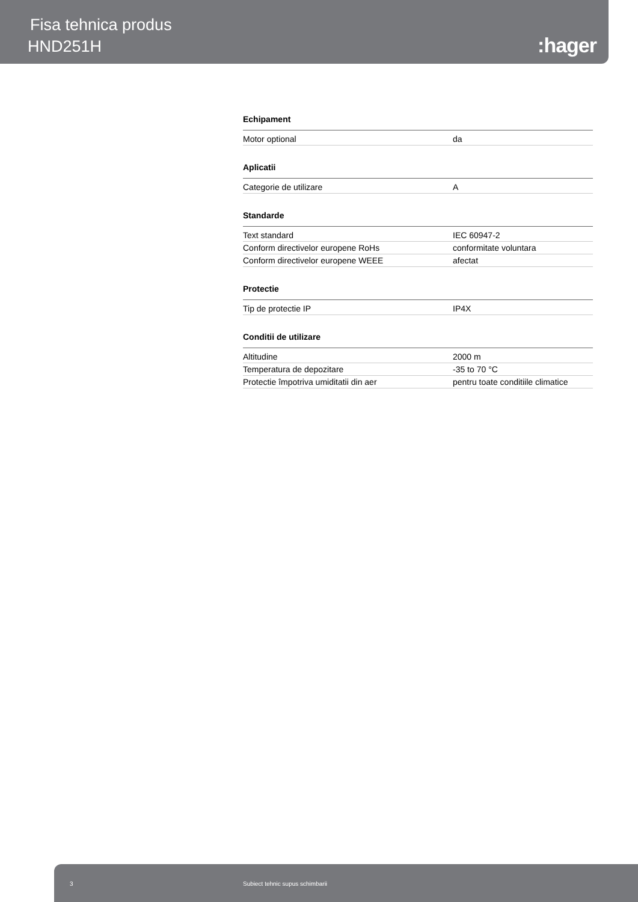Fisa tehnica produs
HND251H :hager
Echipament
| Motor optional | da |
Aplicatii
| Categorie de utilizare | A |
Standarde
| Text standard | IEC 60947-2 |
| Conform directivelor europene RoHs | conformitate voluntara |
| Conform directivelor europene WEEE | afectat |
Protectie
| Tip de protectie IP | IP4X |
Conditii de utilizare
| Altitudine | 2000 m |
| Temperatura de depozitare | -35 to 70 °C |
| Protectie împotriva umiditatii din aer | pentru toate conditiile climatice |
3 Subiect tehnic supus schimbarii